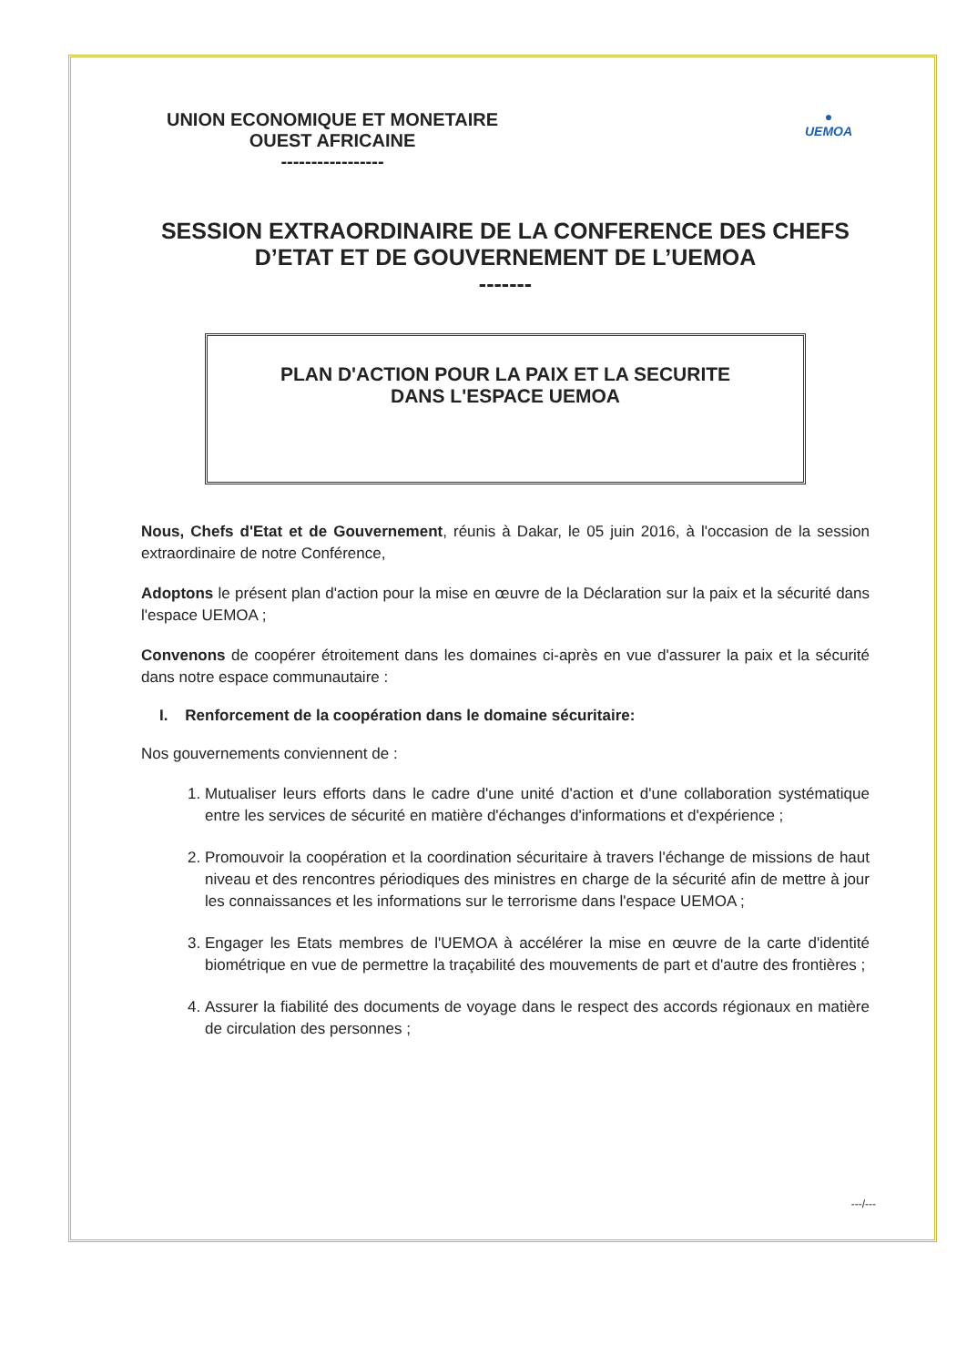UNION ECONOMIQUE ET MONETAIRE
OUEST AFRICAINE
-----------------
●
UEMOA
SESSION EXTRAORDINAIRE DE LA CONFERENCE DES CHEFS D’ETAT ET DE GOUVERNEMENT DE L’UEMOA
-------
PLAN D'ACTION POUR LA PAIX ET LA SECURITE
DANS L'ESPACE UEMOA
Nous, Chefs d'Etat et de Gouvernement, réunis à Dakar, le 05 juin 2016, à l'occasion de la session extraordinaire de notre Conférence,
Adoptons le présent plan d'action pour la mise en œuvre de la Déclaration sur la paix et la sécurité dans l'espace UEMOA ;
Convenons de coopérer étroitement dans les domaines ci-après en vue d'assurer la paix et la sécurité dans notre espace communautaire :
I. Renforcement de la coopération dans le domaine sécuritaire:
Nos gouvernements conviennent de :
1. Mutualiser leurs efforts dans le cadre d'une unité d'action et d'une collaboration systématique entre les services de sécurité en matière d'échanges d'informations et d'expérience ;
2. Promouvoir la coopération et la coordination sécuritaire à travers l'échange de missions de haut niveau et des rencontres périodiques des ministres en charge de la sécurité afin de mettre à jour les connaissances et les informations sur le terrorisme dans l'espace UEMOA ;
3. Engager les Etats membres de l'UEMOA à accélérer la mise en œuvre de la carte d'identité biométrique en vue de permettre la traçabilité des mouvements de part et d'autre des frontières ;
4. Assurer la fiabilité des documents de voyage dans le respect des accords régionaux en matière de circulation des personnes ;
---/---